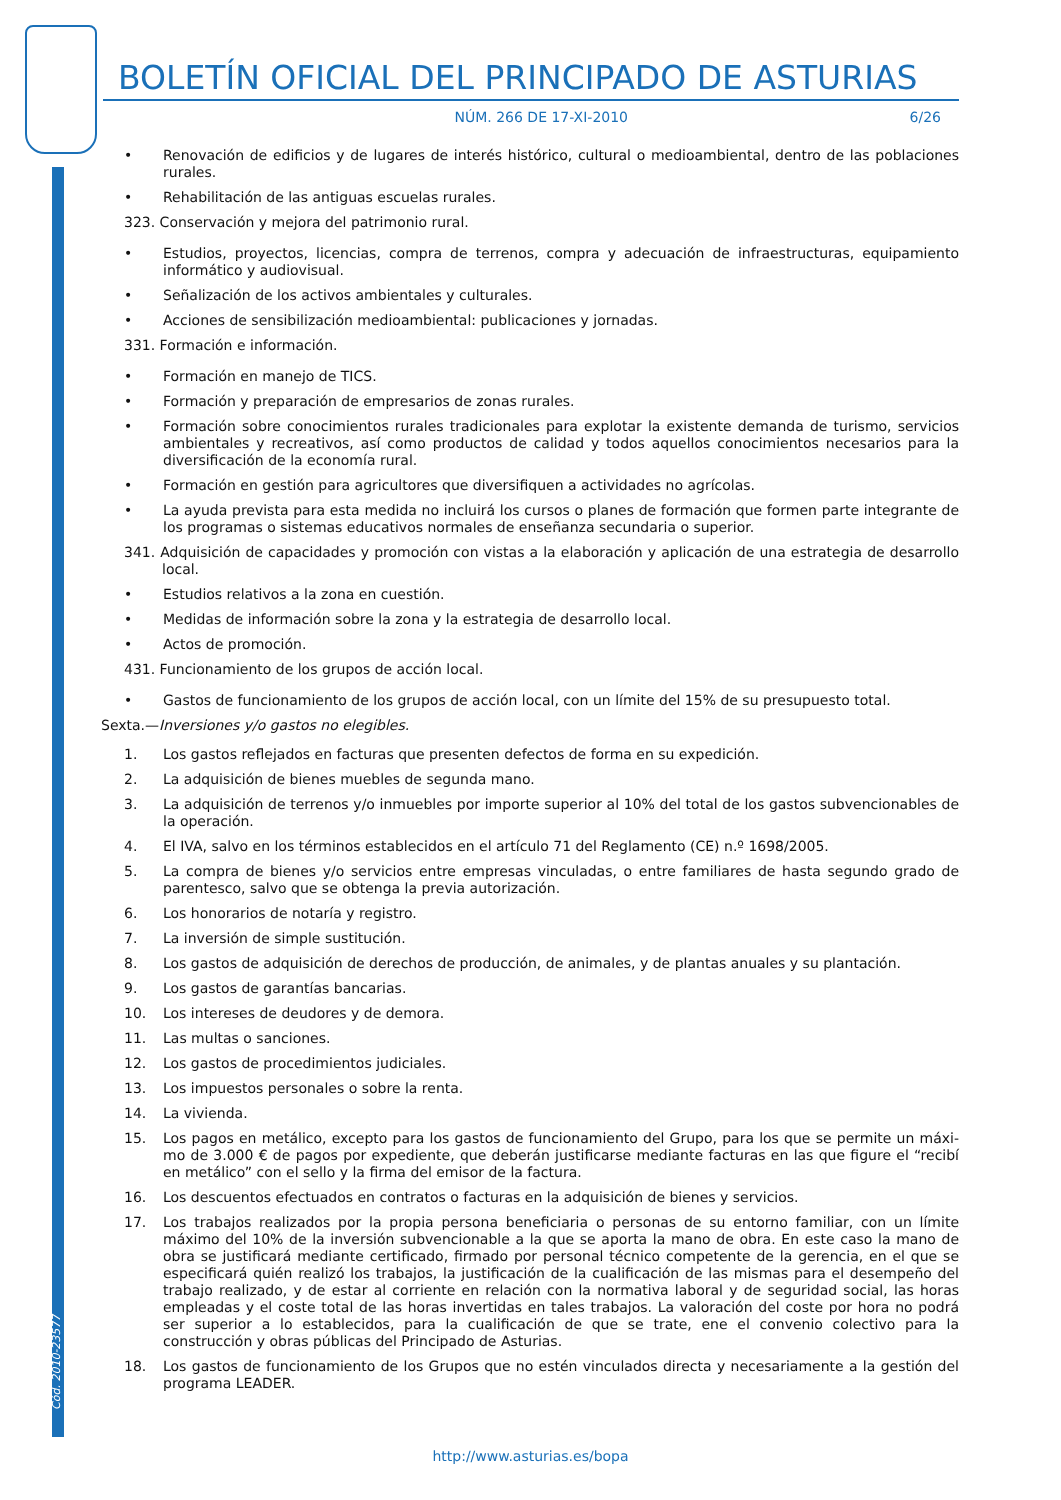Cód. 2010-23577
BOLETÍN OFICIAL DEL PRINCIPADO DE ASTURIAS
NÚM. 266 DE 17-XI-2010 6/26
• Renovación de edificios y de lugares de interés histórico, cultural o medioambiental, dentro de las poblaciones rurales.
• Rehabilitación de las antiguas escuelas rurales.
323. Conservación y mejora del patrimonio rural.
• Estudios, proyectos, licencias, compra de terrenos, compra y adecuación de infraestructuras, equipamiento informático y audiovisual.
• Señalización de los activos ambientales y culturales.
• Acciones de sensibilización medioambiental: publicaciones y jornadas.
331. Formación e información.
• Formación en manejo de TICS.
• Formación y preparación de empresarios de zonas rurales.
• Formación sobre conocimientos rurales tradicionales para explotar la existente demanda de turismo, servicios ambientales y recreativos, así como productos de calidad y todos aquellos conocimientos necesarios para la diversificación de la economía rural.
• Formación en gestión para agricultores que diversifiquen a actividades no agrícolas.
• La ayuda prevista para esta medida no incluirá los cursos o planes de formación que formen parte integrante de los programas o sistemas educativos normales de enseñanza secundaria o superior.
341. Adquisición de capacidades y promoción con vistas a la elaboración y aplicación de una estrategia de desarrollo local.
• Estudios relativos a la zona en cuestión.
• Medidas de información sobre la zona y la estrategia de desarrollo local.
• Actos de promoción.
431. Funcionamiento de los grupos de acción local.
• Gastos de funcionamiento de los grupos de acción local, con un límite del 15% de su presupuesto total.
Sexta.—Inversiones y/o gastos no elegibles.
1. Los gastos reflejados en facturas que presenten defectos de forma en su expedición.
2. La adquisición de bienes muebles de segunda mano.
3. La adquisición de terrenos y/o inmuebles por importe superior al 10% del total de los gastos subvencionables de la operación.
4. El IVA, salvo en los términos establecidos en el artículo 71 del Reglamento (CE) n.º 1698/2005.
5. La compra de bienes y/o servicios entre empresas vinculadas, o entre familiares de hasta segundo grado de parentesco, salvo que se obtenga la previa autorización.
6. Los honorarios de notaría y registro.
7. La inversión de simple sustitución.
8. Los gastos de adquisición de derechos de producción, de animales, y de plantas anuales y su plantación.
9. Los gastos de garantías bancarias.
10. Los intereses de deudores y de demora.
11. Las multas o sanciones.
12. Los gastos de procedimientos judiciales.
13. Los impuestos personales o sobre la renta.
14. La vivienda.
15. Los pagos en metálico, excepto para los gastos de funcionamiento del Grupo, para los que se permite un máxi­mo de 3.000 € de pagos por expediente, que deberán justificarse mediante facturas en las que figure el “recibí en metálico” con el sello y la firma del emisor de la factura.
16. Los descuentos efectuados en contratos o facturas en la adquisición de bienes y servicios.
17. Los trabajos realizados por la propia persona beneficiaria o personas de su entorno familiar, con un límite máximo del 10% de la inversión subvencionable a la que se aporta la mano de obra. En este caso la mano de obra se justificará mediante certificado, firmado por personal técnico competente de la gerencia, en el que se especificará quién realizó los trabajos, la justificación de la cualificación de las mismas para el desempeño del trabajo realizado, y de estar al corriente en relación con la normativa laboral y de seguridad social, las horas empleadas y el coste total de las horas invertidas en tales trabajos. La valoración del coste por hora no podrá ser superior a lo establecidos, para la cualificación de que se trate, ene el convenio colectivo para la construcción y obras públicas del Principado de Asturias.
18. Los gastos de funcionamiento de los Grupos que no estén vinculados directa y necesariamente a la gestión del programa LEADER.
http://www.asturias.es/bopa